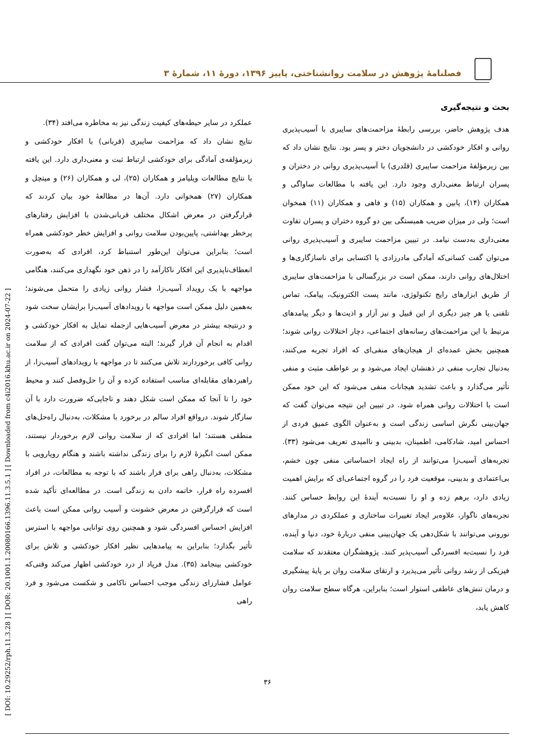فصلنامهٔ پژوهش در سلامت روانشناختی، پاییز ۱۳۹۶، دورهٔ ۱۱، شمارهٔ ۳
[ DOI: 10.29252/rph.11.3.28 ] [ DOR: 20.1001.1.20080166.1396.11.3.5.1 ] [ Downloaded from c4i2016.khu.ac.ir on 2024-07-22 ]
بحث و نتیجه‌گیری
هدف پژوهش حاضر، بررسی رابطهٔ مزاحمت‌های سایبری با آسیب‌پذیری روانی و افکار خودکشی در دانشجویان دختر و پسر بود. نتایج نشان داد که بین زیرمؤلفهٔ مزاحمت سایبری (قلدری) با آسیب‌پذیری روانی در دختران و پسران ارتباط معنی‌داری وجود دارد. این یافته با مطالعات ساواگی و همکاران (۱۴)، پابین و همکاران (۱۵) و فاهی و همکاران (۱۱) همخوان است؛ ولی در میزان ضریب همبستگی بین دو گروه دختران و پسران تفاوت معنی‌داری به‌دست نیامد. در تبیین مزاحمت سایبری و آسیب‌پذیری روانی می‌توان گفت کسانی‌که آمادگی مادرزادی یا اکتسابی برای ناسازگاری‌ها و اختلال‌های روانی دارند، ممکن است در بزرگسالی با مزاحمت‌های سایبری از طریق ابزارهای رایج تکنولوژی، مانند پست الکترونیک، پیامک، تماس تلفنی یا هر چیز دیگری از این قبیل و نیز آزار و اذیت‌ها و دیگر پیامدهای مرتبط با این مزاحمت‌های رسانه‌های اجتماعی، دچار اختلالات روانی شوند؛ همچنین بخش عمده‌ای از هیجان‌های منفی‌ای که افراد تجربه می‌کنند، به‌دنبال تجارب منفی در ذهنشان ایجاد می‌شود و بر عواطف مثبت و منفی تأثیر می‌گذارد و باعث تشدید هیجانات منفی می‌شود که این خود ممکن است با اختلالات روانی همراه شود. در تبیین این نتیجه می‌توان گفت که جهان‌بینی نگرش اساسی زندگی است و به‌عنوان الگوی عمیق فردی از احساس امید، شادکامی، اطمینان، بدبینی و ناامیدی تعریف می‌شود (۳۳). تجربه‌های آسیب‌زا می‌توانند از راه ایجاد احساساتی منفی چون خشم، بی‌اعتمادی و بدبینی، موقعیت فرد را در گروه اجتماعی‌ای که برایش اهمیت زیادی دارد، برهم زده و او را نسبت‌به آیندهٔ این روابط حساس کنند. تجربه‌های ناگوار، علاوه‌بر ایجاد تغییرات ساختاری و عملکردی در مدارهای نورونی می‌توانند با شکل‌دهی یک جهان‌بینی منفی دربارهٔ خود، دنیا و آینده، فرد را نسبت‌به افسردگی آسیب‌پذیر کنند. پژوهشگران معتقدند که سلامت فیزیکی از رشد روانی تأثیر می‌پذیرد و ارتقای سلامت روان بر پایهٔ پیشگیری و درمان تنش‌های عاطفی استوار است؛ بنابراین، هرگاه سطح سلامت روان کاهش یابد،
عملکرد در سایر حیطه‌های کیفیت زندگی نیز به مخاطره می‌افتد (۳۴).
نتایج نشان داد که مزاحمت سایبری (قربانی) با افکار خودکشی و زیرمؤلفه‌ی آمادگی برای خودکشی ارتباط ثبت و معنی‌داری دارد. این یافته با نتایج مطالعات ویلیامز و همکاران (۲۵)، لی و همکاران (۲۶) و میتچل و همکاران (۲۷) همخوانی دارد. آن‌ها در مطالعهٔ خود بیان کردند که قرارگرفتن در معرض اشکال مختلف قربانی‌شدن با افزایش رفتارهای پرخطر بهداشتی، پایین‌بودن سلامت روانی و افزایش خطر خودکشی همراه است؛ بنابراین می‌توان این‌طور استنباط کرد، افرادی که به‌صورت انعطاف‌ناپذیری این افکار ناکارآمد را در ذهن خود نگهداری می‌کنند، هنگامی مواجهه با یک رویداد آسیب‌زا، فشار روانی زیادی را متحمل می‌شوند؛ به‌همین دلیل ممکن است مواجهه با رویدادهای آسیب‌زا برایشان سخت شود و درنتیجه بیشتر در معرض آسیب‌هایی ازجمله تمایل به افکار خودکشی و اقدام به انجام آن قرار گیرند؛ البته می‌توان گفت افرادی که از سلامت روانی کافی برخوردارند تلاش می‌کنند تا در مواجهه با رویدادهای آسیب‌زا، از راهبردهای مقابله‌ای مناسب استفاده کرده و آن را حل‌وفصل کنند و محیط خود را تا آنجا که ممکن است شکل دهند و تاجایی‌که ضرورت دارد با آن سازگار شوند. درواقع افراد سالم در برخورد با مشکلات، به‌دنبال راه‌حل‌های منطقی هستند؛ اما افرادی که از سلامت روانی لازم برخوردار نیستند، ممکن است انگیزهٔ لازم را برای زندگی نداشته باشند و هنگام رویارویی با مشکلات، به‌دنبال راهی برای فرار باشند که با توجه به مطالعات، در افراد افسرده راه فرار، خاتمه دادن به زندگی است. در مطالعه‌ای تأکید شده است که قرارگرفتن در معرض خشونت و آسیب روانی ممکن است باعث افزایش احساس افسردگی شود و همچنین روی توانایی مواجهه با استرس تأثیر بگذارد؛ بنابراین به پیامدهایی نظیر افکار خودکشی و تلاش برای خودکشی بینجامد (۳۵). مدل فریاد از درد خودکشی اظهار می‌کند وقتی‌که عوامل فشارزای زندگی موجب احساس ناکامی و شکست می‌شود و فرد راهی
۳۶